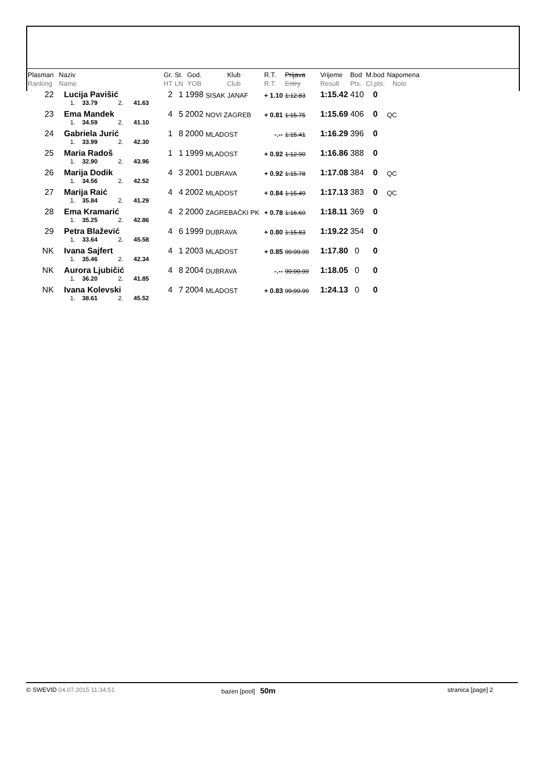| Plasman Ranking | Naziv Name | Gr. HT | St. LN | God. YOB | Klub Club | R.T. R.T. | Prijava Entry | Vrijeme Result | Bod Pts. | M.bod Cl.pts. | Napomena Note |
| --- | --- | --- | --- | --- | --- | --- | --- | --- | --- | --- | --- |
| 22 | Lucija Pavišić | 2 | 1 | 1998 | SISAK JANAF | + 1.10 | 1:12.83 | 1:15.42 | 410 | 0 | |
| | 1. 33.79 2. 41.63 | | | | | | | | | | |
| 23 | Ema Mandek | 4 | 5 | 2002 | NOVI ZAGREB | + 0.81 | 1:15.75 | 1:15.69 | 406 | 0 | QC |
| | 1. 34.59 2. 41.10 | | | | | | | | | | |
| 24 | Gabriela Jurić | 1 | 8 | 2000 | MLADOST | -.-- | 1:15.41 | 1:16.29 | 396 | 0 | |
| | 1. 33.99 2. 42.30 | | | | | | | | | | |
| 25 | Maria Radoš | 1 | 1 | 1999 | MLADOST | + 0.92 | 1:12.90 | 1:16.86 | 388 | 0 | |
| | 1. 32.90 2. 43.96 | | | | | | | | | | |
| 26 | Marija Dodik | 4 | 3 | 2001 | DUBRAVA | + 0.92 | 1:15.78 | 1:17.08 | 384 | 0 | QC |
| | 1. 34.56 2. 42.52 | | | | | | | | | | |
| 27 | Marija Raić | 4 | 4 | 2002 | MLADOST | + 0.84 | 1:15.49 | 1:17.13 | 383 | 0 | QC |
| | 1. 35.84 2. 41.29 | | | | | | | | | | |
| 28 | Ema Kramarić | 4 | 2 | 2000 | ZAGREBAČKI PK | + 0.78 | 1:16.60 | 1:18.11 | 369 | 0 | |
| | 1. 35.25 2. 42.86 | | | | | | | | | | |
| 29 | Petra Blažević | 4 | 6 | 1999 | DUBRAVA | + 0.80 | 1:15.83 | 1:19.22 | 354 | 0 | |
| | 1. 33.64 2. 45.58 | | | | | | | | | | |
| NK | Ivana Sajfert | 4 | 1 | 2003 | MLADOST | + 0.85 | 99:99.99 | 1:17.80 | 0 | 0 | |
| | 1. 35.46 2. 42.34 | | | | | | | | | | |
| NK | Aurora Ljubičić | 4 | 8 | 2004 | DUBRAVA | -.-- | 99:99.99 | 1:18.05 | 0 | 0 | |
| | 1. 36.20 2. 41.85 | | | | | | | | | | |
| NK | Ivana Kolevski | 4 | 7 | 2004 | MLADOST | + 0.83 | 99:99.99 | 1:24.13 | 0 | 0 | |
| | 1. 38.61 2. 45.52 | | | | | | | | | | |
© SWEVID 04.07.2015 11:34:51 bazen [pool] 50m
stranica [page] 2